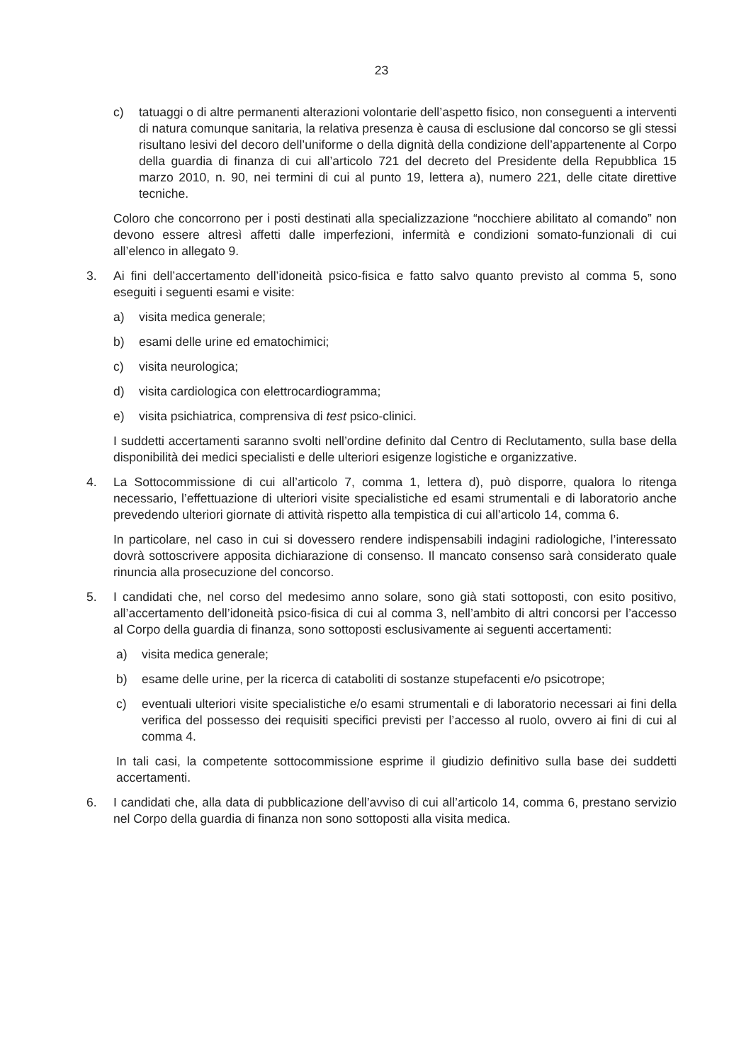23
c) tatuaggi o di altre permanenti alterazioni volontarie dell’aspetto fisico, non conseguenti a interventi di natura comunque sanitaria, la relativa presenza è causa di esclusione dal concorso se gli stessi risultano lesivi del decoro dell’uniforme o della dignità della condizione dell’appartenente al Corpo della guardia di finanza di cui all’articolo 721 del decreto del Presidente della Repubblica 15 marzo 2010, n. 90, nei termini di cui al punto 19, lettera a), numero 221, delle citate direttive tecniche.
Coloro che concorrono per i posti destinati alla specializzazione “nocchiere abilitato al comando” non devono essere altresì affetti dalle imperfezioni, infermità e condizioni somato-funzionali di cui all’elenco in allegato 9.
3. Ai fini dell’accertamento dell’idoneità psico-fisica e fatto salvo quanto previsto al comma 5, sono eseguiti i seguenti esami e visite:
a) visita medica generale;
b) esami delle urine ed ematochimici;
c) visita neurologica;
d) visita cardiologica con elettrocardiogramma;
e) visita psichiatrica, comprensiva di test psico-clinici.
I suddetti accertamenti saranno svolti nell’ordine definito dal Centro di Reclutamento, sulla base della disponibilità dei medici specialisti e delle ulteriori esigenze logistiche e organizzative.
4. La Sottocommissione di cui all’articolo 7, comma 1, lettera d), può disporre, qualora lo ritenga necessario, l’effettuazione di ulteriori visite specialistiche ed esami strumentali e di laboratorio anche prevedendo ulteriori giornate di attività rispetto alla tempistica di cui all’articolo 14, comma 6.
In particolare, nel caso in cui si dovessero rendere indispensabili indagini radiologiche, l’interessato dovrà sottoscrivere apposita dichiarazione di consenso. Il mancato consenso sarà considerato quale rinuncia alla prosecuzione del concorso.
5. I candidati che, nel corso del medesimo anno solare, sono già stati sottoposti, con esito positivo, all’accertamento dell’idoneità psico-fisica di cui al comma 3, nell’ambito di altri concorsi per l’accesso al Corpo della guardia di finanza, sono sottoposti esclusivamente ai seguenti accertamenti:
a) visita medica generale;
b) esame delle urine, per la ricerca di cataboliti di sostanze stupefacenti e/o psicotrope;
c) eventuali ulteriori visite specialistiche e/o esami strumentali e di laboratorio necessari ai fini della verifica del possesso dei requisiti specifici previsti per l’accesso al ruolo, ovvero ai fini di cui al comma 4.
In tali casi, la competente sottocommissione esprime il giudizio definitivo sulla base dei suddetti accertamenti.
6. I candidati che, alla data di pubblicazione dell’avviso di cui all’articolo 14, comma 6, prestano servizio nel Corpo della guardia di finanza non sono sottoposti alla visita medica.